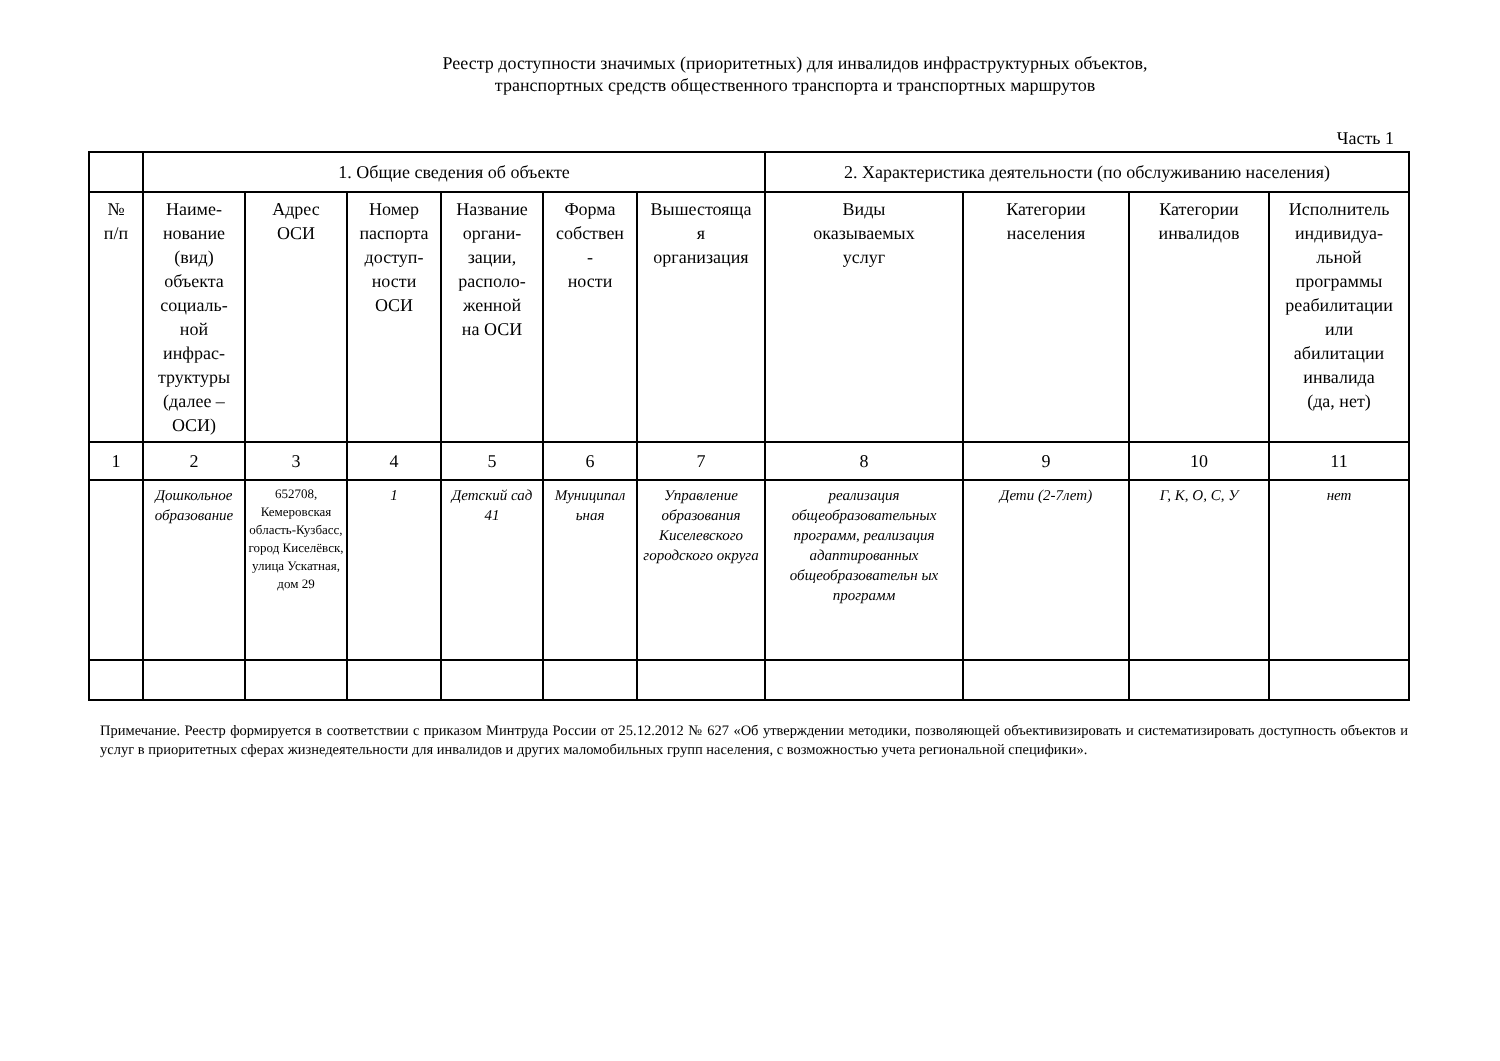Реестр доступности значимых (приоритетных) для инвалидов инфраструктурных объектов,
транспортных средств общественного транспорта и транспортных маршрутов
Часть 1
| | 1. Общие сведения об объекте | | | | | | 2. Характеристика деятельности (по обслуживанию населения) | | | |
| --- | --- | --- | --- | --- | --- | --- | --- | --- | --- | --- |
| № п/п | Наиме- нование (вид) объекта социаль- ной инфрас- труктуры (далее – ОСИ) | Адрес ОСИ | Номер паспорта доступ- ности ОСИ | Название органи- зации, располо- женной на ОСИ | Форма собствен - ности | Вышестояща я организация | Виды оказываемых услуг | Категории населения | Категории инвалидов | Исполнитель индивидуа- льной программы реабилитации или абилитации инвалида (да, нет) |
| 1 | 2 | 3 | 4 | 5 | 6 | 7 | 8 | 9 | 10 | 11 |
| | Дошкольное образование | 652708, Кемеровская область-Кузбасс, город Киселёвск, улица Ускатная, дом 29 | 1 | Детский сад 41 | Муниципал ьная | Управление образования Киселевского городского округа | реализация общеобразовательных программ, реализация адаптированных общеобразовательн ых программ | Дети (2-7лет) | Г, К, О, С, У | нет |
Примечание. Реестр формируется в соответствии с приказом Минтруда России от 25.12.2012 № 627 «Об утверждении методики, позволяющей объективизировать и систематизировать доступность объектов и услуг в приоритетных сферах жизнедеятельности для инвалидов и других маломобильных групп населения, с возможностью учета региональной специфики».